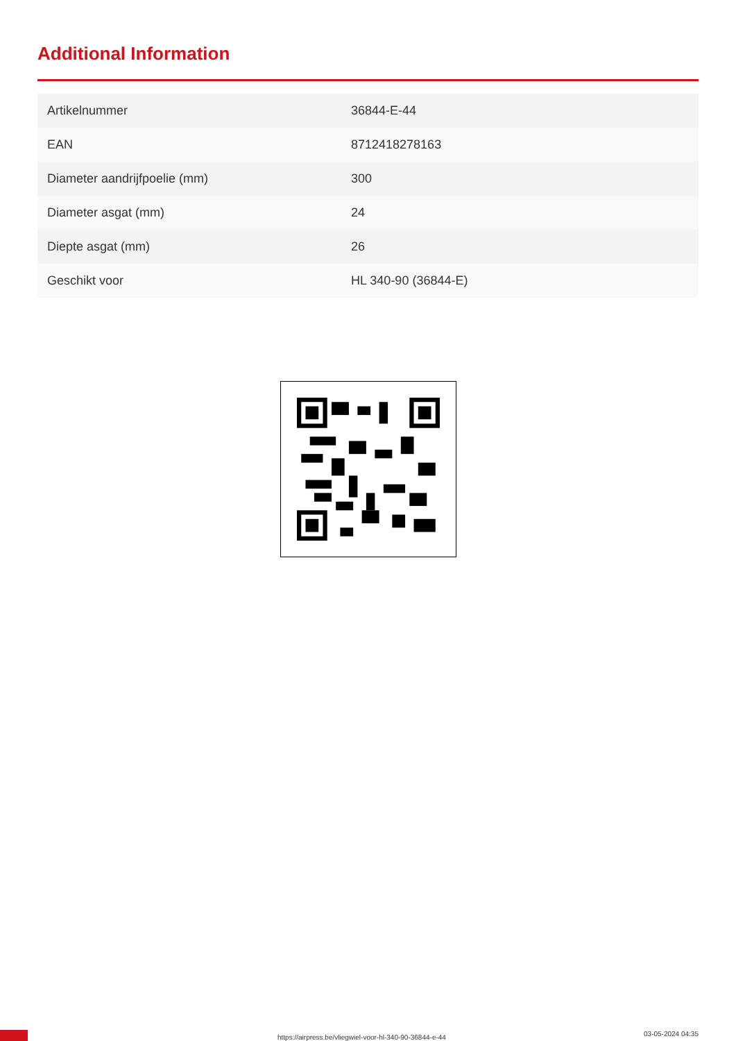Additional Information
| Artikelnummer | 36844-E-44 |
| EAN | 8712418278163 |
| Diameter aandrijfpoelie (mm) | 300 |
| Diameter asgat (mm) | 24 |
| Diepte asgat (mm) | 26 |
| Geschikt voor | HL 340-90 (36844-E) |
https://airpress.be/vliegwiel-voor-hl-340-90-36844-e-44 03-05-2024 04:35